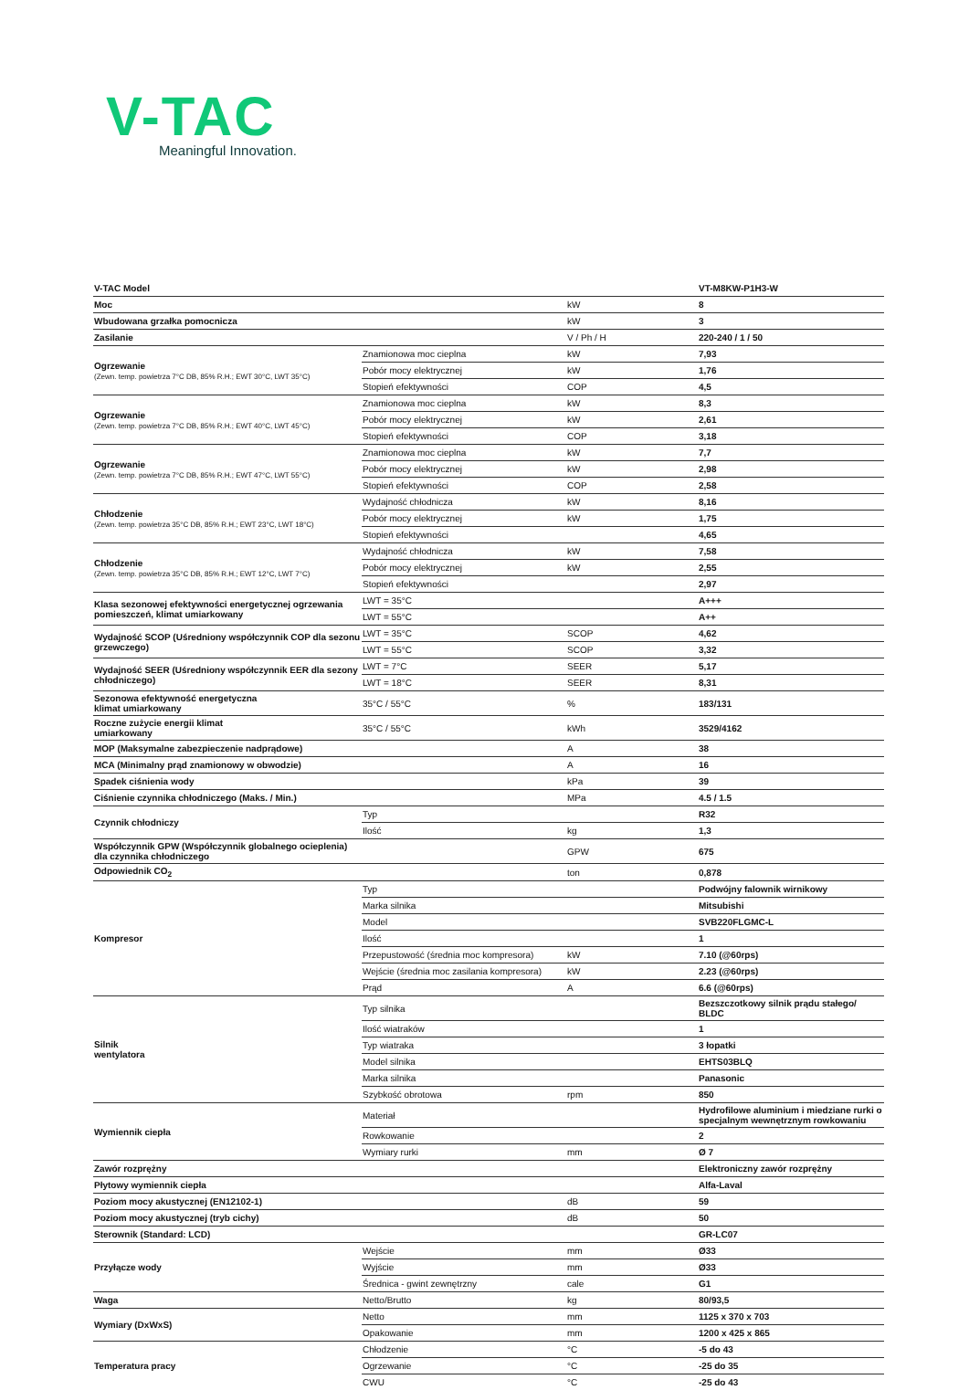V-TAC
Meaningful Innovation.
| V-TAC Model | | | VT-M8KW-P1H3-W |
| Moc | | kW | 8 |
| Wbudowana grzałka pomocnicza | | kW | 3 |
| Zasilanie | | V / Ph / H | 220-240 / 1 / 50 |
| Ogrzewanie (Zewn. temp. powietrza 7°C DB, 85% R.H.; EWT 30°C, LWT 35°C) | Znamionowa moc cieplna | kW | 7,93 |
| | Pobór mocy elektrycznej | kW | 1,76 |
| | Stopień efektywności | COP | 4,5 |
| Ogrzewanie (Zewn. temp. powietrza 7°C DB, 85% R.H.; EWT 40°C, LWT 45°C) | Znamionowa moc cieplna | kW | 8,3 |
| | Pobór mocy elektrycznej | kW | 2,61 |
| | Stopień efektywności | COP | 3,18 |
| Ogrzewanie (Zewn. temp. powietrza 7°C DB, 85% R.H.; EWT 47°C, LWT 55°C) | Znamionowa moc cieplna | kW | 7,7 |
| | Pobór mocy elektrycznej | kW | 2,98 |
| | Stopień efektywności | COP | 2,58 |
| Chłodzenie (Zewn. temp. powietrza 35°C DB, 85% R.H.; EWT 23°C, LWT 18°C) | Wydajność chłodnicza | kW | 8,16 |
| | Pobór mocy elektrycznej | kW | 1,75 |
| | Stopień efektywności | | 4,65 |
| Chłodzenie (Zewn. temp. powietrza 35°C DB, 85% R.H.; EWT 12°C, LWT 7°C) | Wydajność chłodnicza | kW | 7,58 |
| | Pobór mocy elektrycznej | kW | 2,55 |
| | Stopień efektywności | | 2,97 |
| Klasa sezonowej efektywności energetycznej ogrzewania pomieszczeń, klimat umiarkowany | LWT = 35°C | | A+++ |
| | LWT = 55°C | | A++ |
| Wydajność SCOP (Uśredniony współczynnik COP dla sezonu grzewczego) | LWT = 35°C | SCOP | 4,62 |
| | LWT = 55°C | SCOP | 3,32 |
| Wydajność SEER (Uśredniony współczynnik EER dla sezony chłodniczego) | LWT = 7°C | SEER | 5,17 |
| | LWT = 18°C | SEER | 8,31 |
| Sezonowa efektywność energetyczna klimat umiarkowany | 35°C / 55°C | % | 183/131 |
| Roczne zużycie energii klimat umiarkowany | 35°C / 55°C | kWh | 3529/4162 |
| MOP (Maksymalne zabezpieczenie nadprądowe) | | A | 38 |
| MCA (Minimalny prąd znamionowy w obwodzie) | | A | 16 |
| Spadek ciśnienia wody | | kPa | 39 |
| Ciśnienie czynnika chłodniczego (Maks. / Min.) | | MPa | 4.5 / 1.5 |
| Czynnik chłodniczy | Typ | | R32 |
| | Ilość | kg | 1,3 |
| Współczynnik GPW (Współczynnik globalnego ocieplenia) dla czynnika chłodniczego | | GPW | 675 |
| Odpowiednik CO<sub>2</sub> | | ton | 0,878 |
| Kompresor | Typ | | Podwójny falownik wirnikowy |
| | Marka silnika | | Mitsubishi |
| | Model | | SVB220FLGMC-L |
| | Ilość | | 1 |
| | Przepustowość (średnia moc kompresora) | kW | 7.10 (@60rps) |
| | Wejście (średnia moc zasilania kompresora) | kW | 2.23 (@60rps) |
| | Prąd | A | 6.6 (@60rps) |
| Silnik wentylatora | Typ silnika | | Bezszczotkowy silnik prądu stałego/ BLDC |
| | Ilość wiatraków | | 1 |
| | Typ wiatraka | | 3 łopatki |
| | Model silnika | | EHTS03BLQ |
| | Marka silnika | | Panasonic |
| | Szybkość obrotowa | rpm | 850 |
| Wymiennik ciepła | Materiał | | Hydrofilowe aluminium i miedziane rurki o specjalnym wewnętrznym rowkowaniu |
| | Rowkowanie | | 2 |
| | Wymiary rurki | mm | Ø 7 |
| Zawór rozprężny | | | Elektroniczny zawór rozprężny |
| Płytowy wymiennik ciepła | | | Alfa-Laval |
| Poziom mocy akustycznej (EN12102-1) | | dB | 59 |
| Poziom mocy akustycznej (tryb cichy) | | dB | 50 |
| Sterownik (Standard: LCD) | | | GR-LC07 |
| Przyłącze wody | Wejście | mm | Ø33 |
| | Wyjście | mm | Ø33 |
| | Średnica - gwint zewnętrzny | cale | G1 |
| Waga | Netto/Brutto | kg | 80/93,5 |
| Wymiary (DxWxS) | Netto | mm | 1125 x 370 x 703 |
| | Opakowanie | mm | 1200 x 425 x 865 |
| Temperatura pracy | Chłodzenie | °C | -5 do 43 |
| | Ogrzewanie | °C | -25 do 35 |
| | CWU | °C | -25 do 43 |